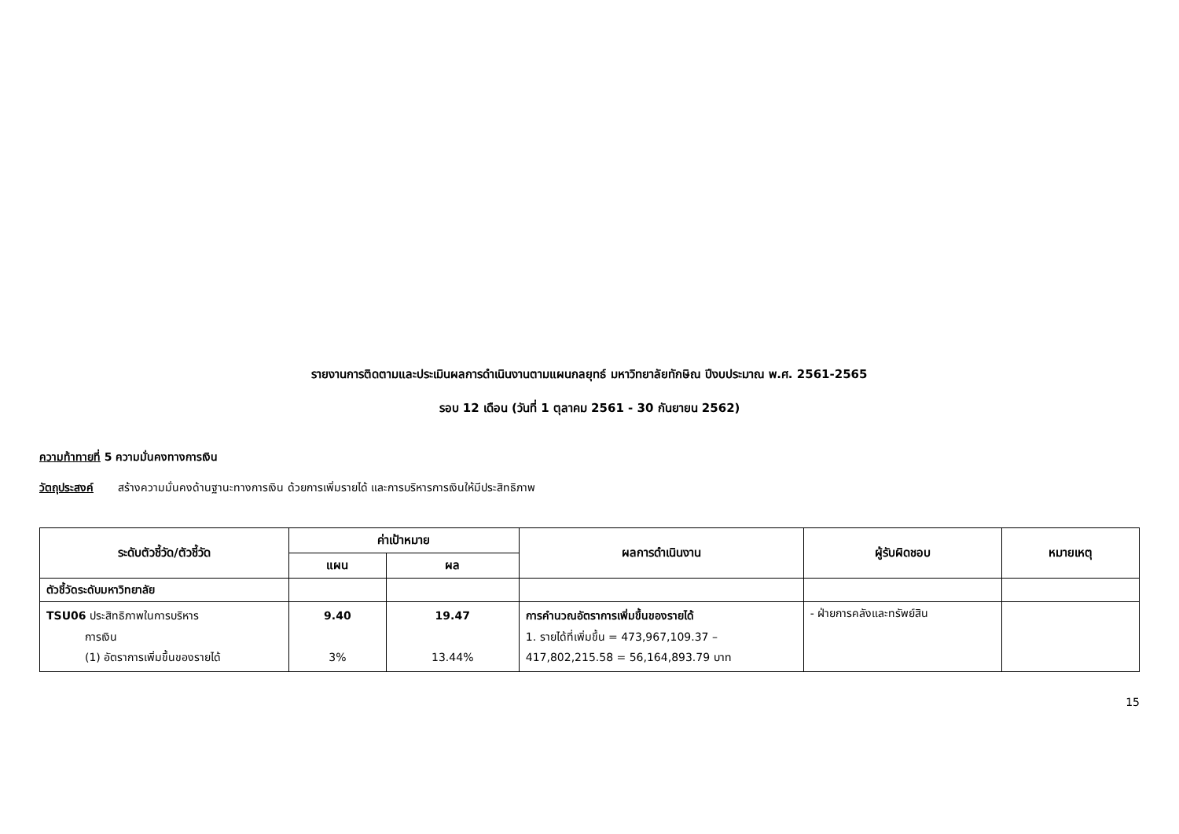รายงานการติดตามและประเมินผลการดำเนินงานตามแผนกลยุทธ์ มหาวิทยาลัยทักษิณ ปีงบประมาณ พ.ศ. 2561-2565
รอบ 12 เดือน (วันที่ 1 ตุลาคม 2561 - 30 กันยายน 2562)
ความท้าทายที่ 5 ความมั่นคงทางการเงิน
วัตถุประสงค์ สร้างความมั่นคงด้านฐานะทางการเงิน ด้วยการเพิ่มรายได้ และการบริหารการเงินให้มีประสิทธิภาพ
| ระดับตัวชี้วัด/ตัวชี้วัด | ค่าเป้าหมาย | | ผลการดำเนินงาน | ผู้รับผิดชอบ | หมายเหตุ |
| --- | --- | --- | --- | --- | --- |
| | แผน | ผล | | | |
| ตัวชี้วัดระดับมหาวิทยาลัย | | | | | |
| TSU06 ประสิทธิภาพในการบริหาร การเงิน (1) อัตราการเพิ่มขึ้นของรายได้ | 9.40 3% | 19.47 13.44% | การคำนวณอัตราการเพิ่มขึ้นของรายได้ 1. รายได้ที่เพิ่มขึ้น = 473,967,109.37 – 417,802,215.58 = 56,164,893.79 บาท | - ฝ่ายการคลังและทรัพย์สิน | |
15